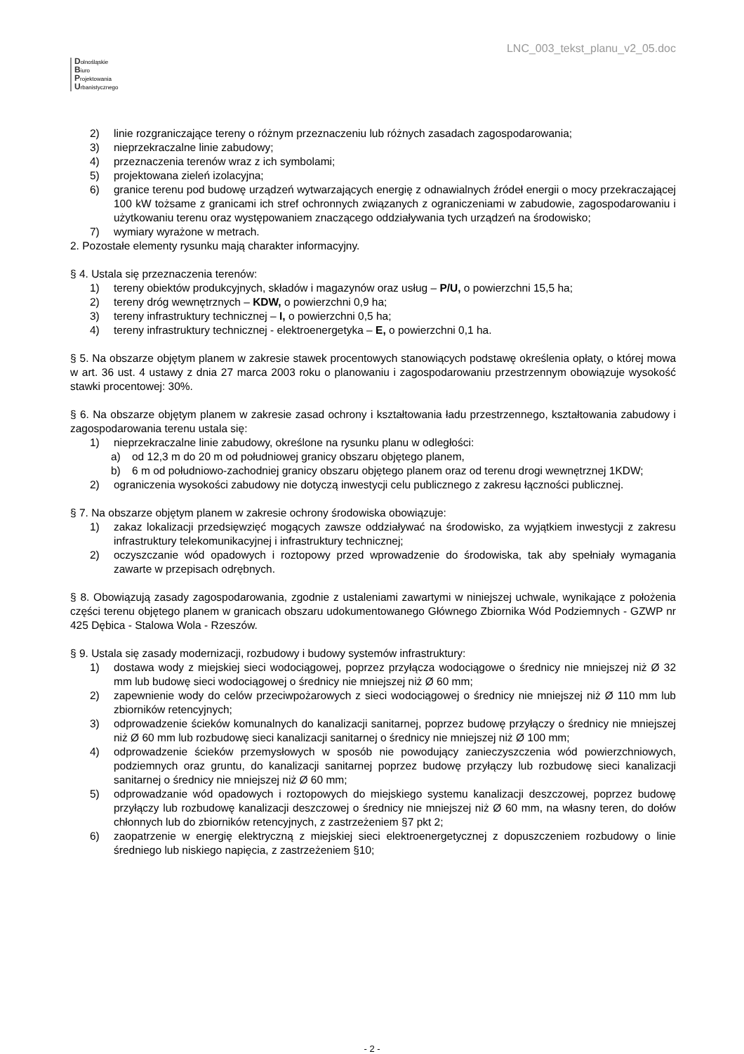Dolnośląskie
Biuro
Projektowania
Urbanistycznego
LNC_003_tekst_planu_v2_05.doc
2) linie rozgraniczające tereny o różnym przeznaczeniu lub różnych zasadach zagospodarowania;
3) nieprzekraczalne linie zabudowy;
4) przeznaczenia terenów wraz z ich symbolami;
5) projektowana zieleń izolacyjna;
6) granice terenu pod budowę urządzeń wytwarzających energię z odnawialnych źródeł energii o mocy przekraczającej 100 kW tożsame z granicami ich stref ochronnych związanych z ograniczeniami w zabudowie, zagospodarowaniu i użytkowaniu terenu oraz występowaniem znaczącego oddziaływania tych urządzeń na środowisko;
7) wymiary wyrażone w metrach.
2. Pozostałe elementy rysunku mają charakter informacyjny.
§ 4. Ustala się przeznaczenia terenów:
1) tereny obiektów produkcyjnych, składów i magazynów oraz usług – P/U, o powierzchni 15,5 ha;
2) tereny dróg wewnętrznych – KDW, o powierzchni 0,9 ha;
3) tereny infrastruktury technicznej – I, o powierzchni 0,5 ha;
4) tereny infrastruktury technicznej - elektroenergetyka – E, o powierzchni 0,1 ha.
§ 5. Na obszarze objętym planem w zakresie stawek procentowych stanowiących podstawę określenia opłaty, o której mowa w art. 36 ust. 4 ustawy z dnia 27 marca 2003 roku o planowaniu i zagospodarowaniu przestrzennym obowiązuje wysokość stawki procentowej: 30%.
§ 6. Na obszarze objętym planem w zakresie zasad ochrony i kształtowania ładu przestrzennego, kształtowania zabudowy i zagospodarowania terenu ustala się:
1) nieprzekraczalne linie zabudowy, określone na rysunku planu w odległości:
a) od 12,3 m do 20 m od południowej granicy obszaru objętego planem,
b) 6 m od południowo-zachodniej granicy obszaru objętego planem oraz od terenu drogi wewnętrznej 1KDW;
2) ograniczenia wysokości zabudowy nie dotyczą inwestycji celu publicznego z zakresu łączności publicznej.
§ 7. Na obszarze objętym planem w zakresie ochrony środowiska obowiązuje:
1) zakaz lokalizacji przedsięwzięć mogących zawsze oddziaływać na środowisko, za wyjątkiem inwestycji z zakresu infrastruktury telekomunikacyjnej i infrastruktury technicznej;
2) oczyszczanie wód opadowych i roztopowy przed wprowadzenie do środowiska, tak aby spełniały wymagania zawarte w przepisach odrębnych.
§ 8. Obowiązują zasady zagospodarowania, zgodnie z ustaleniami zawartymi w niniejszej uchwale, wynikające z położenia części terenu objętego planem w granicach obszaru udokumentowanego Głównego Zbiornika Wód Podziemnych - GZWP nr 425 Dębica - Stalowa Wola - Rzeszów.
§ 9. Ustala się zasady modernizacji, rozbudowy i budowy systemów infrastruktury:
1) dostawa wody z miejskiej sieci wodociągowej, poprzez przyłącza wodociągowe o średnicy nie mniejszej niż Ø 32 mm lub budowę sieci wodociągowej o średnicy nie mniejszej niż Ø 60 mm;
2) zapewnienie wody do celów przeciwpożarowych z sieci wodociągowej o średnicy nie mniejszej niż Ø 110 mm lub zbiorników retencyjnych;
3) odprowadzenie ścieków komunalnych do kanalizacji sanitarnej, poprzez budowę przyłączy o średnicy nie mniejszej niż Ø 60 mm lub rozbudowę sieci kanalizacji sanitarnej o średnicy nie mniejszej niż Ø 100 mm;
4) odprowadzenie ścieków przemysłowych w sposób nie powodujący zanieczyszczenia wód powierzchniowych, podziemnych oraz gruntu, do kanalizacji sanitarnej poprzez budowę przyłączy lub rozbudowę sieci kanalizacji sanitarnej o średnicy nie mniejszej niż Ø 60 mm;
5) odprowadzanie wód opadowych i roztopowych do miejskiego systemu kanalizacji deszczowej, poprzez budowę przyłączy lub rozbudowę kanalizacji deszczowej o średnicy nie mniejszej niż Ø 60 mm, na własny teren, do dołów chłonnych lub do zbiorników retencyjnych, z zastrzeżeniem §7 pkt 2;
6) zaopatrzenie w energię elektryczną z miejskiej sieci elektroenergetycznej z dopuszczeniem rozbudowy o linie średniego lub niskiego napięcia, z zastrzeżeniem §10;
- 2 -